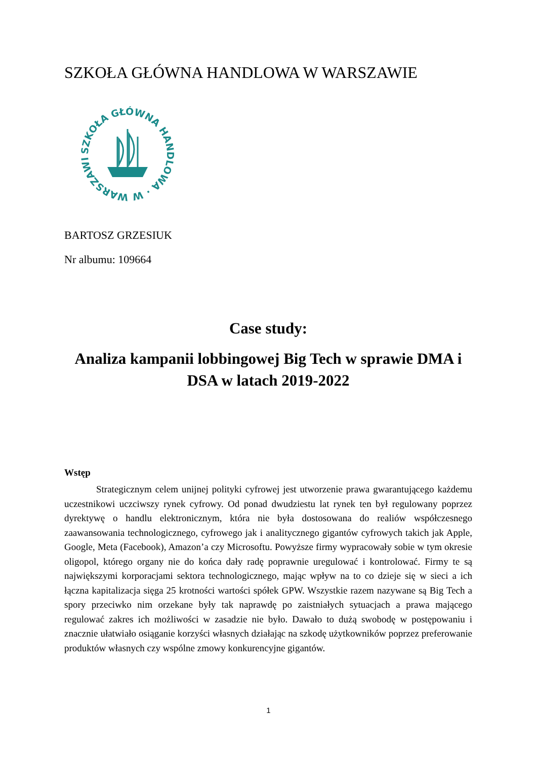SZKOŁA GŁÓWNA HANDLOWA W WARSZAWIE
SZKOŁA GŁÓWNA HANDLOWA · W WARSZAWIE ·
BARTOSZ GRZESIUK
Nr albumu: 109664
Case study:
Analiza kampanii lobbingowej Big Tech w sprawie DMA i DSA w latach 2019-2022
Wstęp
Strategicznym celem unijnej polityki cyfrowej jest utworzenie prawa gwarantującego każdemu uczestnikowi uczciwszy rynek cyfrowy. Od ponad dwudziestu lat rynek ten był regulowany poprzez dyrektywę o handlu elektronicznym, która nie była dostosowana do realiów współczesnego zaawansowania technologicznego, cyfrowego jak i analitycznego gigantów cyfrowych takich jak Apple, Google, Meta (Facebook), Amazon’a czy Microsoftu. Powyższe firmy wypracowały sobie w tym okresie oligopol, którego organy nie do końca dały radę poprawnie uregulować i kontrolować. Firmy te są największymi korporacjami sektora technologicznego, mając wpływ na to co dzieje się w sieci a ich łączna kapitalizacja sięga 25 krotności wartości spółek GPW. Wszystkie razem nazywane są Big Tech a spory przeciwko nim orzekane były tak naprawdę po zaistniałych sytuacjach a prawa mającego regulować zakres ich możliwości w zasadzie nie było. Dawało to dużą swobodę w postępowaniu i znacznie ułatwiało osiąganie korzyści własnych działając na szkodę użytkowników poprzez preferowanie produktów własnych czy wspólne zmowy konkurencyjne gigantów.
1